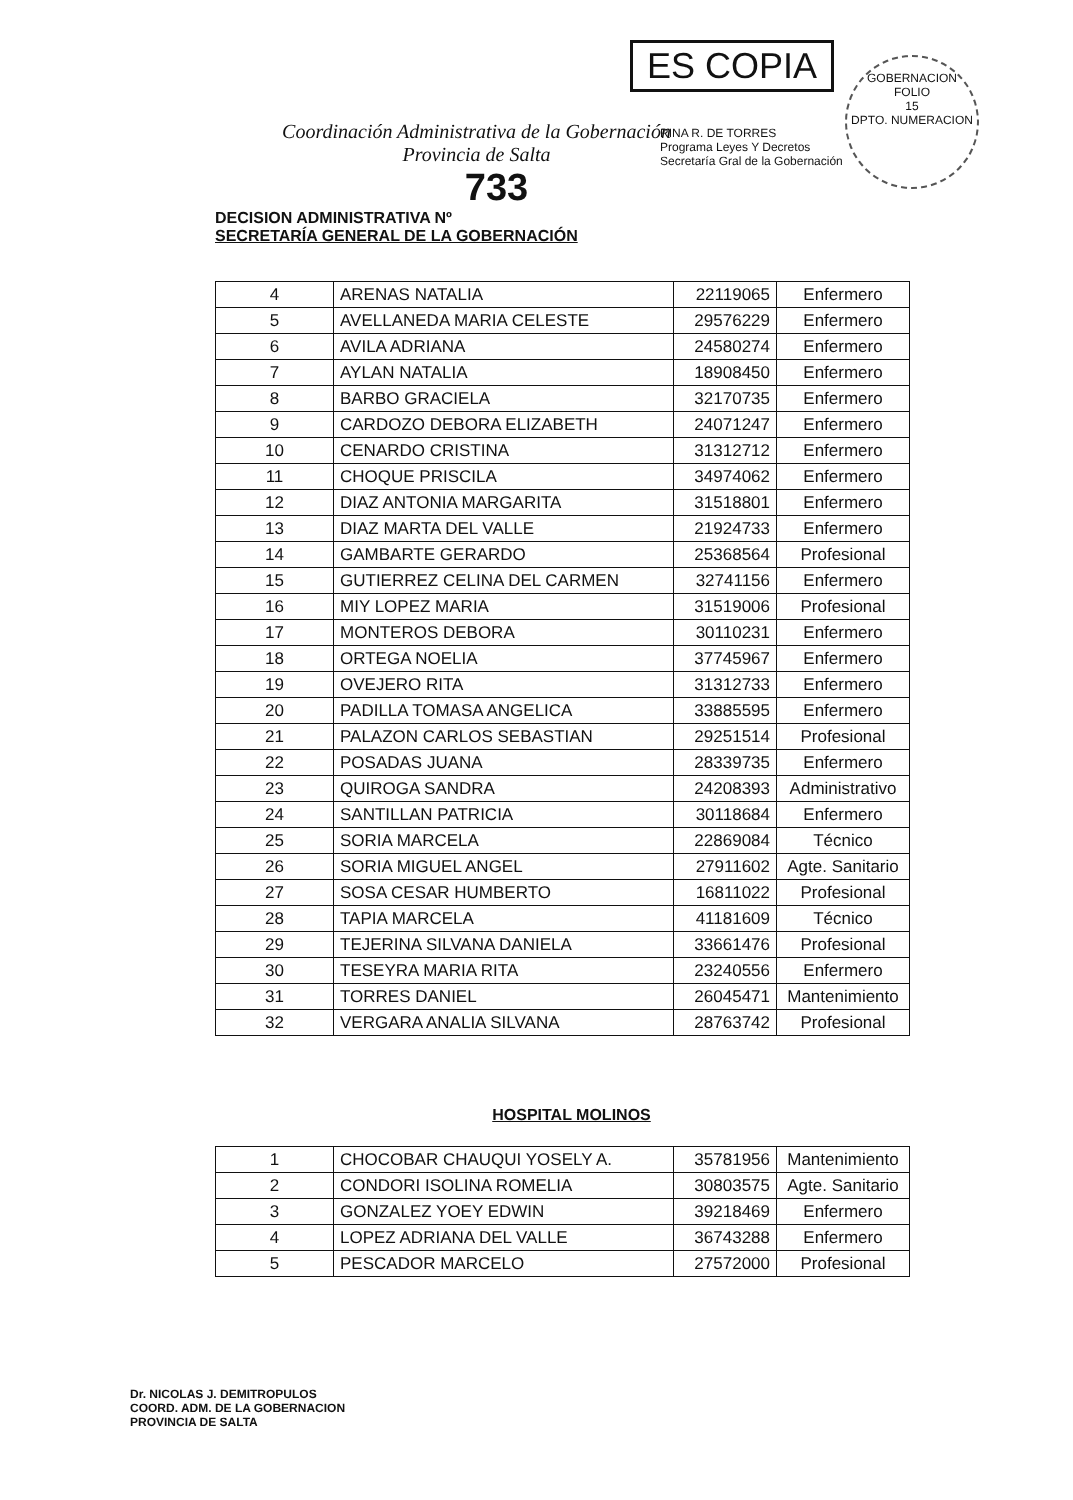ES COPIA
GOBERNACION
FOLIO
15
DPTO. NUMERACION
RINA R. DE TORRES
Programa Leyes Y Decretos
Secretaría Gral de la Gobernación
Coordinación Administrativa de la Gobernación
Provincia de Salta
733
DECISION ADMINISTRATIVA Nº
SECRETARÍA GENERAL DE LA GOBERNACIÓN
| 4 | ARENAS NATALIA | 22119065 | Enfermero |
| 5 | AVELLANEDA MARIA CELESTE | 29576229 | Enfermero |
| 6 | AVILA ADRIANA | 24580274 | Enfermero |
| 7 | AYLAN NATALIA | 18908450 | Enfermero |
| 8 | BARBO GRACIELA | 32170735 | Enfermero |
| 9 | CARDOZO DEBORA ELIZABETH | 24071247 | Enfermero |
| 10 | CENARDO CRISTINA | 31312712 | Enfermero |
| 11 | CHOQUE PRISCILA | 34974062 | Enfermero |
| 12 | DIAZ ANTONIA MARGARITA | 31518801 | Enfermero |
| 13 | DIAZ MARTA DEL VALLE | 21924733 | Enfermero |
| 14 | GAMBARTE GERARDO | 25368564 | Profesional |
| 15 | GUTIERREZ CELINA DEL CARMEN | 32741156 | Enfermero |
| 16 | MIY LOPEZ MARIA | 31519006 | Profesional |
| 17 | MONTEROS DEBORA | 30110231 | Enfermero |
| 18 | ORTEGA NOELIA | 37745967 | Enfermero |
| 19 | OVEJERO RITA | 31312733 | Enfermero |
| 20 | PADILLA TOMASA ANGELICA | 33885595 | Enfermero |
| 21 | PALAZON CARLOS SEBASTIAN | 29251514 | Profesional |
| 22 | POSADAS JUANA | 28339735 | Enfermero |
| 23 | QUIROGA SANDRA | 24208393 | Administrativo |
| 24 | SANTILLAN PATRICIA | 30118684 | Enfermero |
| 25 | SORIA MARCELA | 22869084 | Técnico |
| 26 | SORIA MIGUEL ANGEL | 27911602 | Agte. Sanitario |
| 27 | SOSA CESAR HUMBERTO | 16811022 | Profesional |
| 28 | TAPIA MARCELA | 41181609 | Técnico |
| 29 | TEJERINA SILVANA DANIELA | 33661476 | Profesional |
| 30 | TESEYRA MARIA RITA | 23240556 | Enfermero |
| 31 | TORRES DANIEL | 26045471 | Mantenimiento |
| 32 | VERGARA ANALIA SILVANA | 28763742 | Profesional |
HOSPITAL MOLINOS
| 1 | CHOCOBAR CHAUQUI YOSELY A. | 35781956 | Mantenimiento |
| 2 | CONDORI ISOLINA ROMELIA | 30803575 | Agte. Sanitario |
| 3 | GONZALEZ YOEY EDWIN | 39218469 | Enfermero |
| 4 | LOPEZ ADRIANA DEL VALLE | 36743288 | Enfermero |
| 5 | PESCADOR MARCELO | 27572000 | Profesional |
Dr. NICOLAS J. DEMITROPULOS
COORD. ADM. DE LA GOBERNACION
PROVINCIA DE SALTA